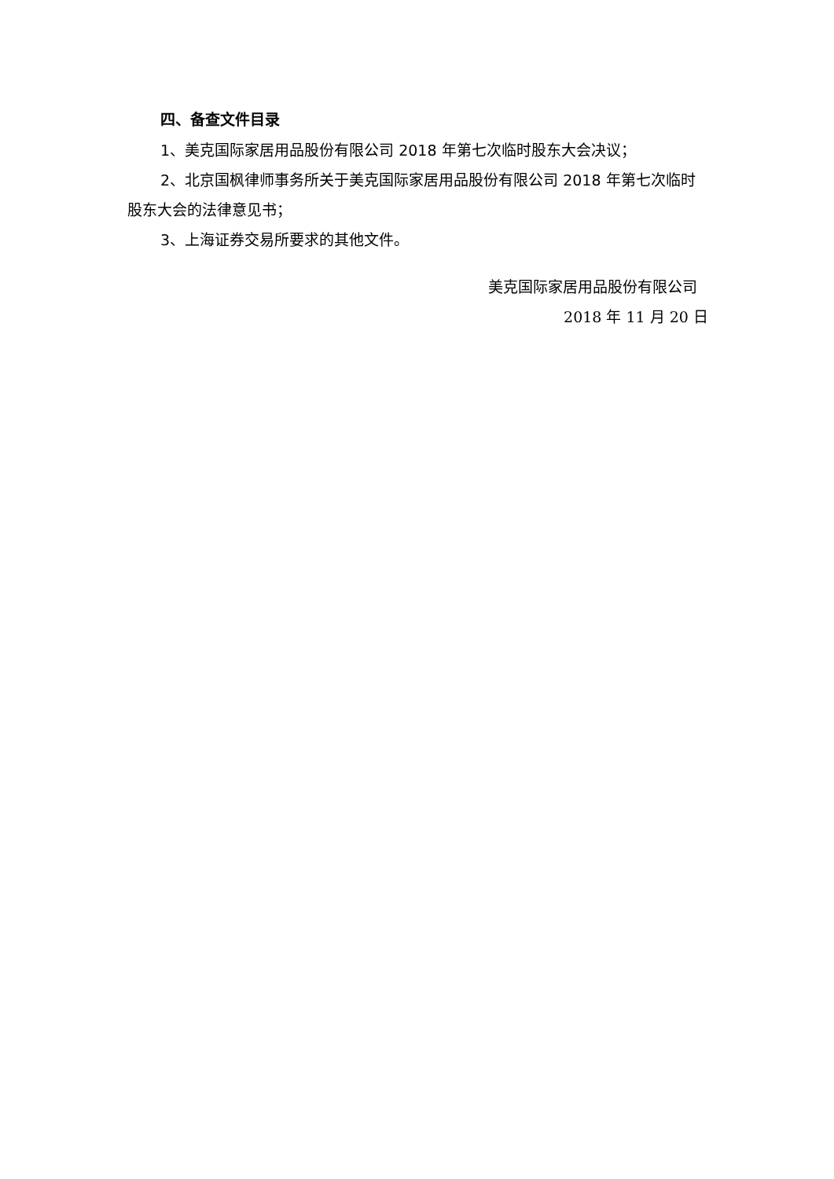四、备查文件目录
1、美克国际家居用品股份有限公司 2018 年第七次临时股东大会决议；
2、北京国枫律师事务所关于美克国际家居用品股份有限公司 2018 年第七次临时股东大会的法律意见书；
3、上海证券交易所要求的其他文件。
美克国际家居用品股份有限公司
2018 年 11 月 20 日